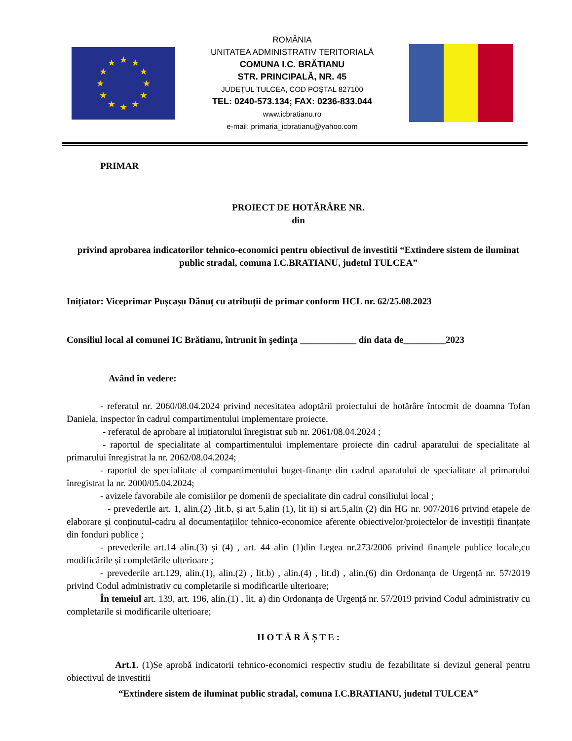★
★
★
★
★
★
★
★
★
★
★
★
ROMÂNIA
UNITATEA ADMINISTRATIV TERITORIALĂ
COMUNA I.C. BRĂTIANU
STR. PRINCIPALĂ, NR. 45
JUDEŢUL TULCEA, COD POŞTAL 827100
TEL: 0240-573.134; FAX: 0236-833.044
www.icbratianu.ro
e-mail: primaria_icbratianu@yahoo.com
PRIMAR
PROIECT DE HOTĂRÂRE NR.
din
privind aprobarea indicatorilor tehnico-economici pentru obiectivul de investitii “Extindere sistem de iluminat public stradal, comuna I.C.BRATIANU, judetul TULCEA”
Inițiator: Viceprimar Pușcașu Dănuț cu atribuții de primar conform HCL nr. 62/25.08.2023
Consiliul local al comunei IC Brătianu, întrunit în şedinţa ____________ din data de_________2023
Având în vedere:
- referatul nr. 2060/08.04.2024 privind necesitatea adoptării proiectului de hotărâre întocmit de doamna Tofan Daniela, inspector în cadrul compartimentului implementare proiecte.
- referatul de aprobare al inițiatorului înregistrat sub nr. 2061/08.04.2024 ;
- raportul de specialitate al compartimentului implementare proiecte din cadrul aparatului de specialitate al primarului înregistrat la nr. 2062/08.04.2024;
- raportul de specialitate al compartimentului buget-finanțe din cadrul aparatului de specialitate al primarului înregistrat la nr. 2000/05.04.2024;
- avizele favorabile ale comisiilor pe domenii de specialitate din cadrul consiliului local ;
- prevederile art. 1, alin.(2) ,lit.b, și art 5,alin (1), lit ii) si art.5,alin (2) din HG nr. 907/2016 privind etapele de elaborare și conținutul-cadru al documentațiilor tehnico-economice aferente obiectivelor/proiectelor de investiții finanțate din fonduri publice ;
- prevederile art.14 alin.(3) și (4) , art. 44 alin (1)din Legea nr.273/2006 privind finanțele publice locale,cu modificările și completările ulterioare ;
- prevederile art.129, alin.(1), alin.(2) , lit.b) , alin.(4) , lit.d) , alin.(6) din Ordonanța de Urgență nr. 57/2019 privind Codul administrativ cu completarile si modificarile ulterioare;
În temeiul art. 139, art. 196, alin.(1) , lit. a) din Ordonanța de Urgență nr. 57/2019 privind Codul administrativ cu completarile si modificarile ulterioare;
H O T Ă R Ă Ș T E :
Art.1. (1)Se aprobă indicatorii tehnico-economici respectiv studiu de fezabilitate si devizul general pentru obiectivul de investitii
“Extindere sistem de iluminat public stradal, comuna I.C.BRATIANU, judetul TULCEA”